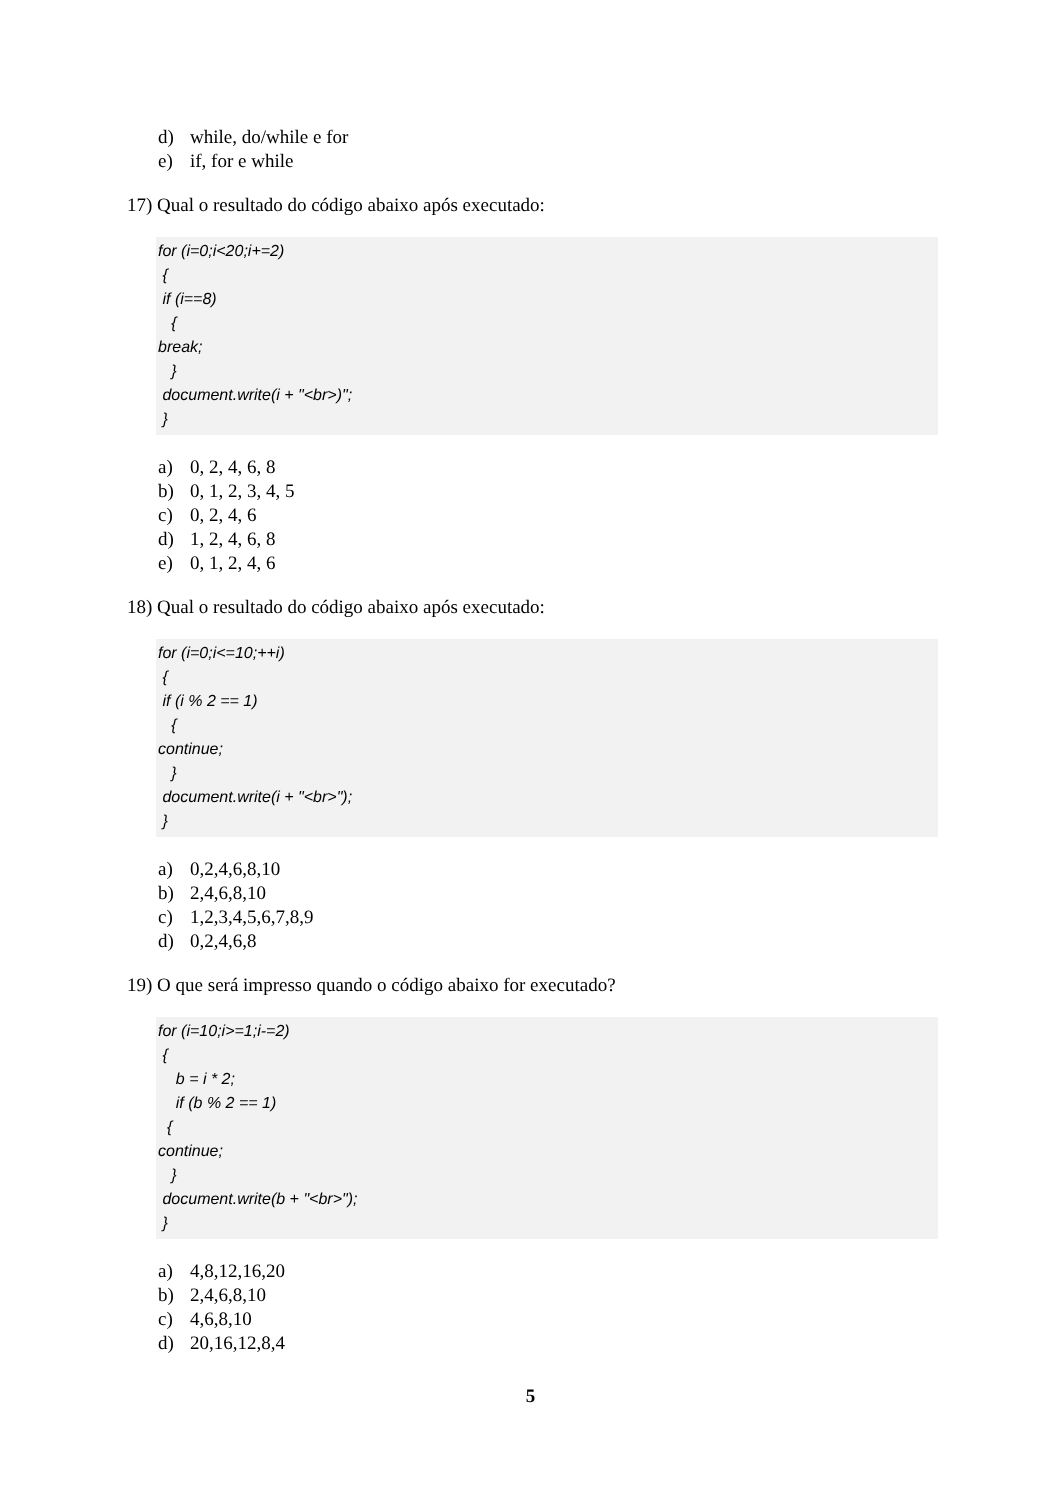d) while, do/while e for
e) if, for e while
17) Qual o resultado do código abaixo após executado:
for (i=0;i<20;i+=2) { if (i==8) { break; } document.write(i + "<br>)"; }
a) 0, 2, 4, 6, 8
b) 0, 1, 2, 3, 4, 5
c) 0, 2, 4, 6
d) 1, 2, 4, 6, 8
e) 0, 1, 2, 4, 6
18) Qual o resultado do código abaixo após executado:
for (i=0;i<=10;++i) { if (i % 2 == 1) { continue; } document.write(i + "<br>"); }
a) 0,2,4,6,8,10
b) 2,4,6,8,10
c) 1,2,3,4,5,6,7,8,9
d) 0,2,4,6,8
19) O que será impresso quando o código abaixo for executado?
for (i=10;i>=1;i-=2) { b = i * 2; if (b % 2 == 1) { continue; } document.write(b + "<br>"); }
a) 4,8,12,16,20
b) 2,4,6,8,10
c) 4,6,8,10
d) 20,16,12,8,4
5